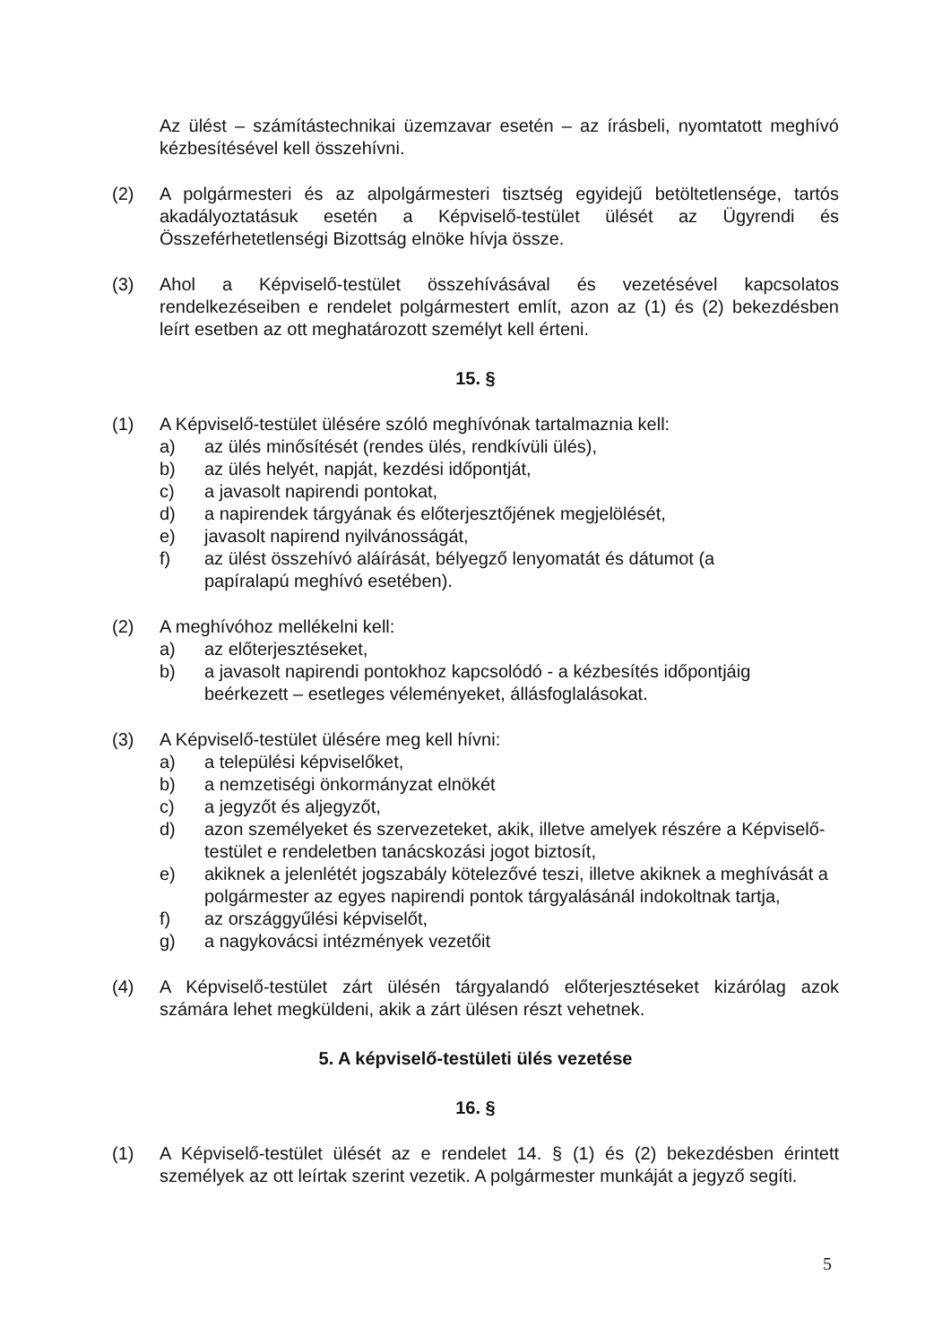Az ülést – számítástechnikai üzemzavar esetén – az írásbeli, nyomtatott meghívó kézbesítésével kell összehívni.
(2) A polgármesteri és az alpolgármesteri tisztség egyidejű betöltetlensége, tartós akadályoztatásuk esetén a Képviselő-testület ülését az Ügyrendi és Összeférhetetlenségi Bizottság elnöke hívja össze.
(3) Ahol a Képviselő-testület összehívásával és vezetésével kapcsolatos rendelkezéseiben e rendelet polgármestert említ, azon az (1) és (2) bekezdésben leírt esetben az ott meghatározott személyt kell érteni.
15. §
(1) A Képviselő-testület ülésére szóló meghívónak tartalmaznia kell:
a) az ülés minősítését (rendes ülés, rendkívüli ülés),
b) az ülés helyét, napját, kezdési időpontját,
c) a javasolt napirendi pontokat,
d) a napirendek tárgyának és előterjesztőjének megjelölését,
e) javasolt napirend nyilvánosságát,
f) az ülést összehívó aláírását, bélyegző lenyomatát és dátumot (a
papíralapú meghívó esetében).
(2) A meghívóhoz mellékelni kell:
a) az előterjesztéseket,
b) a javasolt napirendi pontokhoz kapcsolódó - a kézbesítés időpontjáig beérkezett – esetleges véleményeket, állásfoglalásokat.
(3) A Képviselő-testület ülésére meg kell hívni:
a) a települési képviselőket,
b) a nemzetiségi önkormányzat elnökét
c) a jegyzőt és aljegyzőt,
d) azon személyeket és szervezeteket, akik, illetve amelyek részére a Képviselő-testület e rendeletben tanácskozási jogot biztosít,
e) akiknek a jelenlétét jogszabály kötelezővé teszi, illetve akiknek a meghívását a polgármester az egyes napirendi pontok tárgyalásánál indokoltnak tartja,
f) az országgyűlési képviselőt,
g) a nagykovácsi intézmények vezetőit
(4) A Képviselő-testület zárt ülésén tárgyalandó előterjesztéseket kizárólag azok számára lehet megküldeni, akik a zárt ülésen részt vehetnek.
5. A képviselő-testületi ülés vezetése
16. §
(1) A Képviselő-testület ülését az e rendelet 14. § (1) és (2) bekezdésben érintett személyek az ott leírtak szerint vezetik. A polgármester munkáját a jegyző segíti.
5